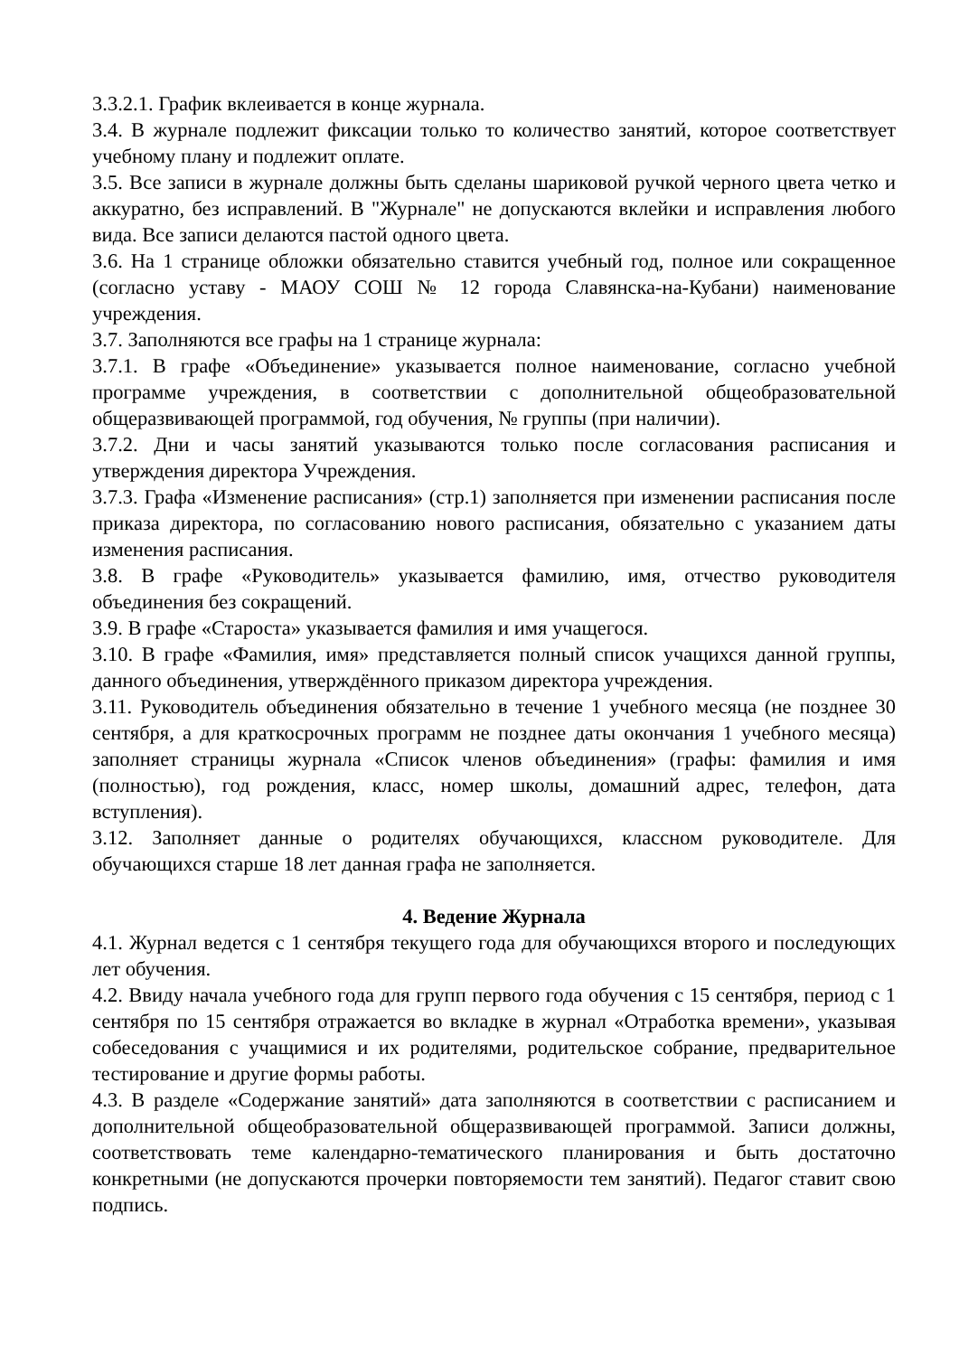3.3.2.1. График вклеивается в конце журнала.
3.4. В журнале подлежит фиксации только то количество занятий, которое соответствует учебному плану и подлежит оплате.
3.5. Все записи в журнале должны быть сделаны шариковой ручкой черного цвета четко и аккуратно, без исправлений. В "Журнале" не допускаются вклейки и исправления любого вида. Все записи делаются пастой одного цвета.
3.6. На 1 странице обложки обязательно ставится учебный год, полное или сокращенное (согласно уставу - МАОУ СОШ № 12 города Славянска-на-Кубани) наименование учреждения.
3.7. Заполняются все графы на 1 странице журнала:
3.7.1. В графе «Объединение» указывается полное наименование, согласно учебной программе учреждения, в соответствии с дополнительной общеобразовательной общеразвивающей программой, год обучения, № группы (при наличии).
3.7.2. Дни и часы занятий указываются только после согласования расписания и утверждения директора Учреждения.
3.7.3. Графа «Изменение расписания» (стр.1) заполняется при изменении расписания после приказа директора, по согласованию нового расписания, обязательно с указанием даты изменения расписания.
3.8. В графе «Руководитель» указывается фамилию, имя, отчество руководителя объединения без сокращений.
3.9. В графе «Староста» указывается фамилия и имя учащегося.
3.10. В графе «Фамилия, имя» представляется полный список учащихся данной группы, данного объединения, утверждённого приказом директора учреждения.
3.11. Руководитель объединения обязательно в течение 1 учебного месяца (не позднее 30 сентября, а для краткосрочных программ не позднее даты окончания 1 учебного месяца) заполняет страницы журнала «Список членов объединения» (графы: фамилия и имя (полностью), год рождения, класс, номер школы, домашний адрес, телефон, дата вступления).
3.12. Заполняет данные о родителях обучающихся, классном руководителе. Для обучающихся старше 18 лет данная графа не заполняется.
4. Ведение Журнала
4.1. Журнал ведется с 1 сентября текущего года для обучающихся второго и последующих лет обучения.
4.2. Ввиду начала учебного года для групп первого года обучения с 15 сентября, период с 1 сентября по 15 сентября отражается во вкладке в журнал «Отработка времени», указывая собеседования с учащимися и их родителями, родительское собрание, предварительное тестирование и другие формы работы.
4.3. В разделе «Содержание занятий» дата заполняются в соответствии с расписанием и дополнительной общеобразовательной общеразвивающей программой. Записи должны, соответствовать теме календарно-тематического планирования и быть достаточно конкретными (не допускаются прочерки повторяемости тем занятий). Педагог ставит свою подпись.